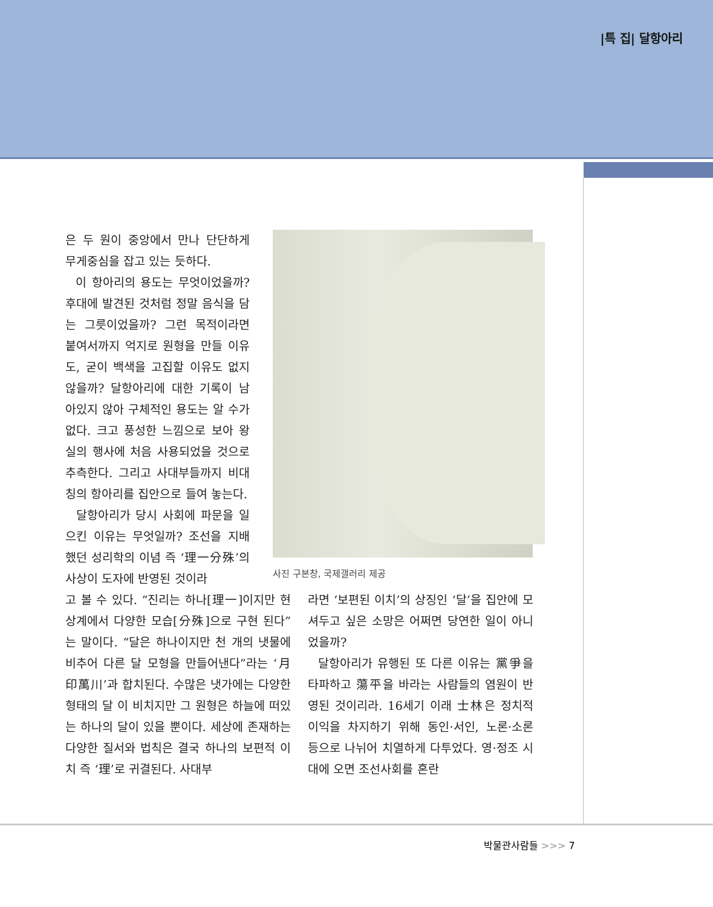|특 집| 달항아리
은 두 원이 중앙에서 만나 단단하게 무게중심을 잡고 있는 듯하다.
이 항아리의 용도는 무엇이었을까? 후대에 발견된 것처럼 정말 음식을 담는 그릇이었을까? 그런 목적이라면 붙여서까지 억지로 원형을 만들 이유도, 굳이 백색을 고집할 이유도 없지 않을까? 달항아리에 대한 기록이 남아있지 않아 구체적인 용도는 알 수가 없다. 크고 풍성한 느낌으로 보아 왕실의 행사에 처음 사용되었을 것으로 추측한다. 그리고 사대부들까지 비대칭의 항아리를 집안으로 들여 놓는다.
달항아리가 당시 사회에 파문을 일으킨 이유는 무엇일까? 조선을 지배했던 성리학의 이념 즉 ‘理一分殊’의 사상이 도자에 반영된 것이라
사진 구본창, 국제갤러리 제공
고 볼 수 있다. “진리는 하나[理一]이지만 현상계에서 다양한 모습[分殊]으로 구현 된다”는 말이다. “달은 하나이지만 천 개의 냇물에 비추어 다른 달 모형을 만들어낸다”라는 ‘月印萬川’과 합치된다. 수많은 냇가에는 다양한 형태의 달 이 비치지만 그 원형은 하늘에 떠있는 하나의 달이 있을 뿐이다. 세상에 존재하는 다양한 질서와 법칙은 결국 하나의 보편적 이치 즉 ‘理’로 귀결된다. 사대부
라면 ‘보편된 이치’의 상징인 ‘달’을 집안에 모셔두고 싶은 소망은 어쩌면 당연한 일이 아니었을까?
달항아리가 유행된 또 다른 이유는 黨爭을 타파하고 蕩平을 바라는 사람들의 염원이 반영된 것이리라. 16세기 이래 士林은 정치적 이익을 차지하기 위해 동인·서인, 노론·소론 등으로 나뉘어 치열하게 다투었다. 영·정조 시대에 오면 조선사회를 혼란
박물관사람들 >>> 7